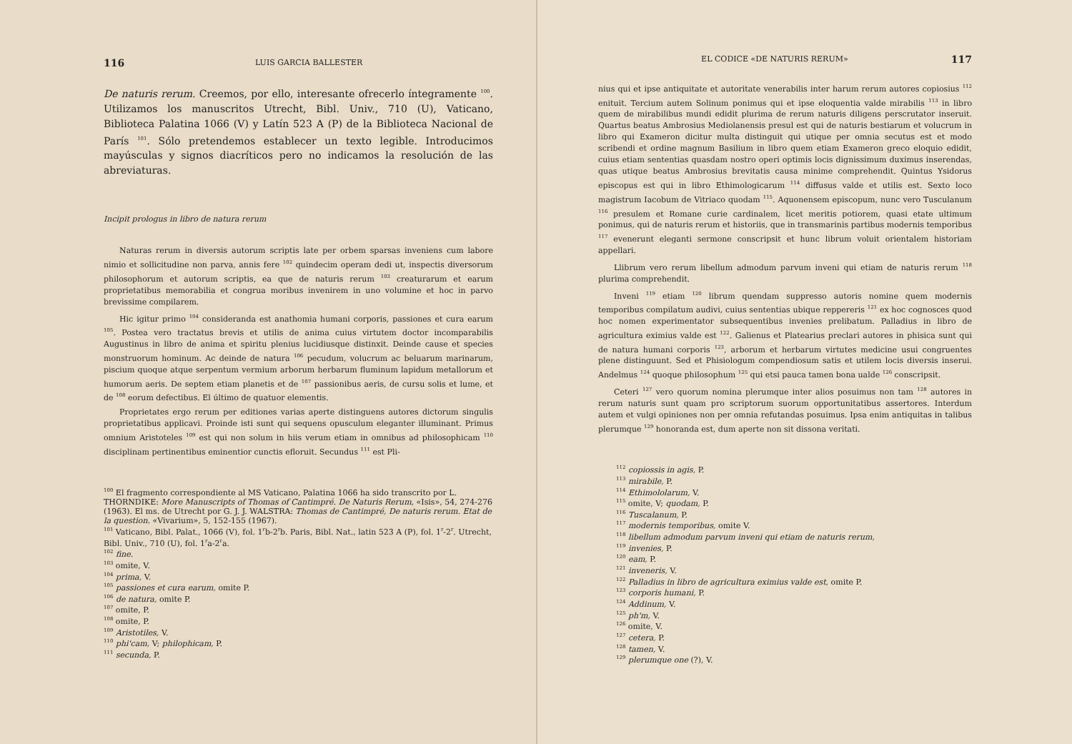116 LUIS GARCIA BALLESTER
De naturis rerum. Creemos, por ello, interesante ofrecerlo íntegramente <sup>100</sup>. Utilizamos los manuscritos Utrecht, Bibl. Univ., 710 (U), Vaticano, Biblioteca Palatina 1066 (V) y Latín 523 A (P) de la Biblioteca Nacional de París <sup>101</sup>. Sólo pretendemos establecer un texto legible. Introducimos mayúsculas y signos diacríticos pero no indicamos la resolución de las abreviaturas.
Incipit prologus in libro de natura rerum
Naturas rerum in diversis autorum scriptis late per orbem sparsas inveniens cum labore nimio et sollicitudine non parva, annis fere <sup>102</sup> quindecim operam dedi ut, inspectis diversorum philosophorum et autorum scriptis, ea que de naturis rerum <sup>103</sup> creaturarum et earum proprietatibus memorabilia et congrua moribus invenirem in uno volumine et hoc in parvo brevissime compilarem.
Hic igitur primo <sup>104</sup> consideranda est anathomia humani corporis, passiones et cura earum <sup>105</sup>. Postea vero tractatus brevis et utilis de anima cuius virtutem doctor incomparabilis Augustinus in libro de anima et spiritu plenius lucidiusque distinxit. Deinde cause et species monstruorum hominum. Ac deinde de natura <sup>106</sup> pecudum, volucrum ac beluarum marinarum, piscium quoque atque serpentum vermium arborum herbarum fluminum lapidum metallorum et humorum aeris. De septem etiam planetis et de <sup>107</sup> passionibus aeris, de cursu solis et lume, et de <sup>108</sup> eorum defectibus. El último de quatuor elementis.
Proprietates ergo rerum per editiones varias aperte distinguens autores dictorum singulis proprietatibus applicavi. Proinde isti sunt qui sequens opusculum eleganter illuminant. Primus omnium Aristoteles <sup>109</sup> est qui non solum in hiis verum etiam in omnibus ad philosophicam <sup>110</sup> disciplinam pertinentibus eminentior cunctis efloruit. Secundus <sup>111</sup> est Pli-
<sup>100</sup> El fragmento correspondiente al MS Vaticano, Palatina 1066 ha sido transcrito por L. THORNDIKE: More Manuscripts of Thomas of Cantimpré. De Naturis Rerum, «Isis», 54, 274-276 (1963). El ms. de Utrecht por G. J. J. WALSTRA: Thomas de Cantimpré, De naturis rerum. Etat de la question. «Vivarium», 5, 152-155 (1967).
<sup>101</sup> Vaticano, Bibl. Palat., 1066 (V), fol. 1<sup>r</sup>b-2<sup>r</sup>b. Paris, Bibl. Nat., latin 523 A (P), fol. 1<sup>r</sup>-2<sup>r</sup>. Utrecht, Bibl. Univ., 710 (U), fol. 1<sup>r</sup>a-2<sup>r</sup>a.
<sup>102</sup> fine.
<sup>103</sup> omite, V.
<sup>104</sup> prima, V.
<sup>105</sup> passiones et cura earum, omite P.
<sup>106</sup> de natura, omite P.
<sup>107</sup> omite, P.
<sup>108</sup> omite, P.
<sup>109</sup> Aristotiles, V.
<sup>110</sup> phi'cam, V; philophicam, P.
<sup>111</sup> secunda, P.
EL CODICE «DE NATURIS RERUM» 117
nius qui et ipse antiquitate et autoritate venerabilis inter harum rerum autores copiosius <sup>112</sup> enituit. Tercium autem Solinum ponimus qui et ipse eloquentia valde mirabilis <sup>113</sup> in libro quem de mirabilibus mundi edidit plurima de rerum naturis diligens perscrutator inseruit. Quartus beatus Ambrosius Mediolanensis presul est qui de naturis bestiarum et volucrum in libro qui Exameron dicitur multa distinguit qui utique per omnia secutus est et modo scribendi et ordine magnum Basilium in libro quem etiam Exameron greco eloquio edidit, cuius etiam sententias quasdam nostro operi optimis locis dignissimum duximus inserendas, quas utique beatus Ambrosius brevitatis causa minime comprehendit. Quintus Ysidorus episcopus est qui in libro Ethimologicarum <sup>114</sup> diffusus valde et utilis est. Sexto loco magistrum Iacobum de Vitriaco quodam <sup>115</sup>. Aquonensem episcopum, nunc vero Tusculanum <sup>116</sup> presulem et Romane curie cardinalem, licet meritis potiorem, quasi etate ultimum ponimus, qui de naturis rerum et historiis, que in transmarinis partibus modernis temporibus <sup>117</sup> evenerunt eleganti sermone conscripsit et hunc librum voluit orientalem historiam appellari.
Llibrum vero rerum libellum admodum parvum inveni qui etiam de naturis rerum <sup>118</sup> plurima comprehendit.
Inveni <sup>119</sup> etiam <sup>120</sup> librum quendam suppresso autoris nomine quem modernis temporibus compilatum audivi, cuius sententias ubique reppereris <sup>121</sup> ex hoc cognosces quod hoc nomen experimentator subsequentibus invenies prelibatum. Palladius in libro de agricultura eximius valde est <sup>122</sup>. Galienus et Platearius preclari autores in phisica sunt qui de natura humani corporis <sup>123</sup>, arborum et herbarum virtutes medicine usui congruentes plene distinguunt. Sed et Phisiologum compendiosum satis et utilem locis diversis inserui. Andelmus <sup>124</sup> quoque philosophum <sup>125</sup> qui etsi pauca tamen bona ualde <sup>126</sup> conscripsit.
Ceteri <sup>127</sup> vero quorum nomina plerumque inter alios posuimus non tam <sup>128</sup> autores in rerum naturis sunt quam pro scriptorum suorum opportunitatibus assertores. Interdum autem et vulgi opiniones non per omnia refutandas posuimus. Ipsa enim antiquitas in talibus plerumque <sup>129</sup> honoranda est, dum aperte non sit dissona veritati.
<sup>112</sup> copiossis in agis, P.
<sup>113</sup> mirabile, P.
<sup>114</sup> Ethimololarum, V.
<sup>115</sup> omite, V; quodam, P.
<sup>116</sup> Tuscalanum, P.
<sup>117</sup> modernis temporibus, omite V.
<sup>118</sup> libellum admodum parvum inveni qui etiam de naturis rerum,
<sup>119</sup> invenies, P.
<sup>120</sup> eam, P.
<sup>121</sup> inveneris, V.
<sup>122</sup> Palladius in libro de agricultura eximius valde est, omite P.
<sup>123</sup> corporis humani, P.
<sup>124</sup> Addinum, V.
<sup>125</sup> ph'm, V.
<sup>126</sup> omite, V.
<sup>127</sup> cetera, P.
<sup>128</sup> tamen, V.
<sup>129</sup> plerumque one (?), V.